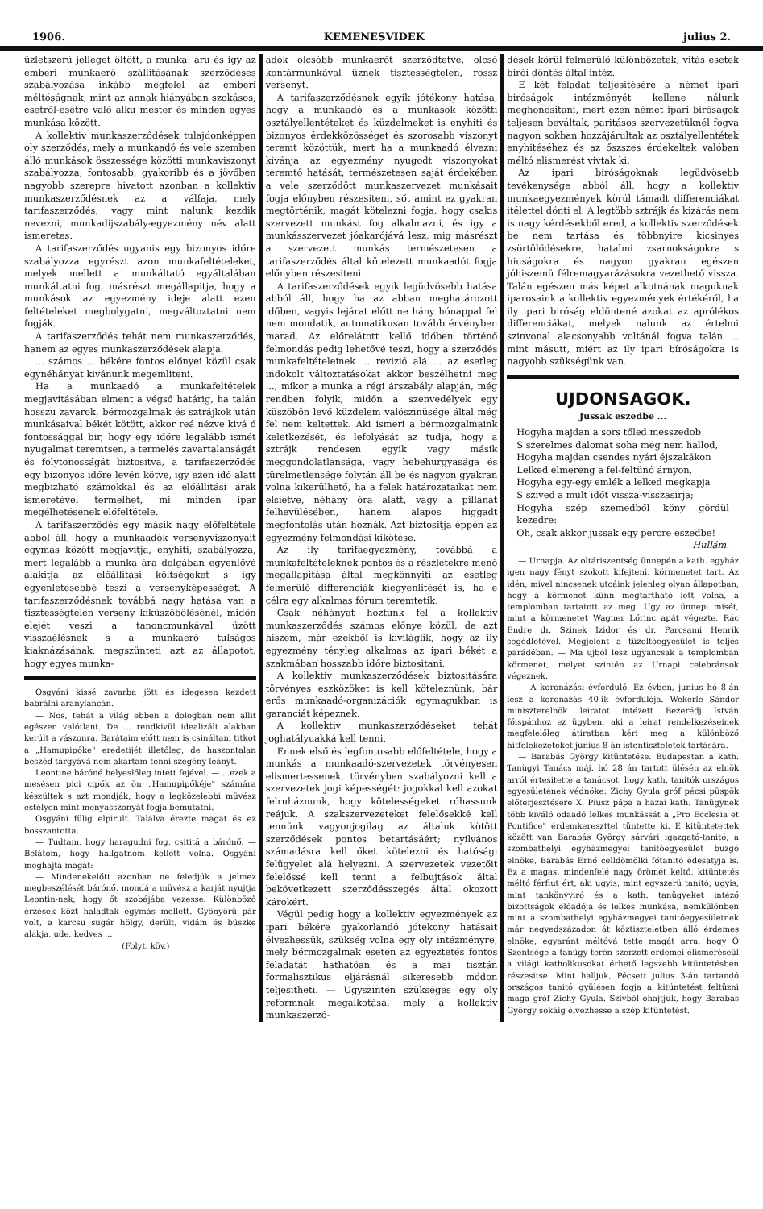1906. KEMENESVIDEK julius 2.
üzletszerü jelleget öltött, a munka: áru és igy az emberi munkaerő szállitásának szerződéses szabályozása inkább megfelel az emberi méltóságnak, mint az annak hiányában szokásos, esetről-esetre való alku mester és minden egyes munkása között.
A kollektiv munkaszerződések tulajdonképpen oly szerződés, mely a munkaadó és vele szemben álló munkások összessége közötti munkaviszonyt szabályozza; fontosabb, gyakoribb és a jövőben nagyobb szerepre hivatott azonban a kollektiv munkaszerződésnek az a válfaja, mely tarifaszerződés, vagy mint nalunk kezdik nevezni, munkadijszabály-egyezmény név alatt ismeretes.
A tarifaszerződés ugyanis egy bizonyos időre szabályozza egyrészt azon munkafeltételeket, melyek mellett a munkáltató egyáltalában munkáltatni fog, másrészt megállapitja, hogy a munkások az egyezmény ideje alatt ezen feltételeket megbolygatni, megváltoztatni nem fogják.
A tarifaszerződés tehát nem munkaszerződés, hanem az egyes munkaszerződések alapja.
... számos ... békére fontos előnyei közül csak egynéhányat kivánunk megemliteni.
Ha a munkaadó a munkafeltételek megjavitásában elment a végső határig, ha talán hosszu zavarok, bérmozgalmak és sztrájkok után munkásaival békét kötött, akkor reá nézve kivá ó fontossággal bir, hogy egy időre legalább ismét nyugalmat teremtsen, a termelés zavartalanságát és folytonosságát biztositva, a tarifaszerződés egy bizonyos időre levén kötve, igy ezen idő alatt megbizható számokkal és az előállitási árak ismeretével termelhet, mi minden ipar megélhetésének előfeltétele.
A tarifaszerződés egy másik nagy előfeltétele abból áll, hogy a munkaadók versenyviszonyait egymás között megjavitja, enyhiti, szabályozza, mert legalább a munka ára dolgában egyenlővé alakitja az előállitási költségeket s igy egyenletesebbé teszi a versenyképességet. A tarifaszerződésnek továbbá nagy hatása van a tisztességtelen verseny kiküszöbölésénél, midőn elejét veszi a tanoncmunkával üzött visszaélésnek s a munkaerő tulságos kiaknázásának, megszünteti azt az állapotot, hogy egyes munka-
Osgyáni kissé zavarba jött és idegesen kezdett babrálni aranyláncán.
— Nos, tehát a világ ebben a dologban nem állit egészen valótlant. De ... rendkivül idealizált alakban került a vászonra. Barátaim előtt nem is csináltam titkot a „Hamupipőke" eredetijét illetőleg, de haszontalan beszéd tárgyává nem akartam tenni szegény leányt.
Leontine báróné helyeslőleg intett fejével. — ...ezek a mesésen pici cipők az ön „Hamupipőkéje" számára készültek s azt mondják, hogy a legközelebbi müvész estélyen mint menyasszonyát fogja bemutatni.
Osgyáni fülig elpirult. Találva érezte magát és ez bosszantotta.
— Tudtam, hogy haragudni fog, csititá a bárónő. — Belátom, hogy hallgatnom kellett volna. Osgyáni meghajtá magát:
— Mindenekelőtt azonban ne feledjük a jelmez megbeszélését bárónő, mondá a müvész a karját nyujtja Leontin-nek, hogy őt szobájába vezesse. Különböző érzések közt haladtak egymás mellett. Gyönyörü pár volt, a karcsu sugár hölgy, derült, vidám és büszke alakja, ude, kedves ...
(Folyt. köv.)
adók olcsóbb munkaerőt szerződtetve, olcsó kontármunkával üznek tisztességtelen, rossz versenyt.
A tarifaszerződésnek egyik jótékony hatása, hogy a munkaadó és a munkások közötti osztályellentéteket és küzdelmeket is enyhiti és bizonyos érdekközösséget és szorosabb viszonyt teremt közöttük, mert ha a munkaadó élvezni kivánja az egyezmény nyugodt viszonyokat teremtő hatását, természetesen saját érdekében a vele szerződött munkaszervezet munkásait fogja előnyben részesiteni, sőt amint ez gyakran megtörténik, magát kötelezni fogja, hogy csakis szervezett munkást fog alkalmazni, és igy a munkásszervezet jóakarójává lesz, mig másrészt a szervezett munkás természetesen a tarifaszerződés által kötelezett munkaadót fogja előnyben részesiteni.
A tarifaszerződések egyik legüdvösebb hatása abból áll, hogy ha az abban meghatározott időben, vagyis lejárat előtt ne hány hónappal fel nem mondatik, automatikusan tovább érvényben marad. Az előrelátott kellő időben történő felmondás pedig lehetővé teszi, hogy a szerződés munkafeltételeinek ... revizió alá ... az esetleg indokolt változtatásokat akkor beszélhetni meg ..., mikor a munka a régi árszabály alapján, még rendben folyik, midőn a szenvedélyek egy küszöbön levő küzdelem valószinüsége által még fel nem keltettek. Aki ismeri a bérmozgalmaink keletkezését, és lefolyását az tudja, hogy a sztrájk rendesen egyik vagy másik meggondolatlansága, vagy hebehurgyasága és türelmetlensége folytán áll be és nagyon gyakran volna kikerülhető, ha a felek határozataikat nem elsietve, néhány óra alatt, vagy a pillanat felhevülésében, hanem alapos higgadt megfontolás után hoznák. Azt biztositja éppen az egyezmény felmondási kikötése.
Az ily tarifaegyezmény, továbbá a munkafeltételeknek pontos és a részletekre menő megállapitása által megkönnyiti az esetleg felmerülő differenciák kiegyenlitését is, ha e célra egy alkalmas fórum teremtetik.
Csak néhányat hoztunk fel a kollektiv munkaszerződés számos előnye közül, de azt hiszem, már ezekből is kiviláglik, hogy az ily egyezmény tényleg alkalmas az ipari békét a szakmában hosszabb időre biztositani.
A kollektiv munkaszerződések biztositására törvényes eszközöket is kell köteleznünk, bár erős munkaadó-organizációk egymagukban is garanciát képeznek.
A kollektiv munkaszerződéseket tehát joghatályuakká kell tenni.
Ennek első és legfontosabb előfeltétele, hogy a munkás a munkaadó-szervezetek törvényesen elismertessenek, törvényben szabályozni kell a szervezetek jogi képességét: jogokkal kell azokat felruháznunk, hogy kötelességeket róhassunk reájuk. A szakszervezeteket felelősekké kell tennünk vagyonjogilag az általuk kötött szerződések pontos betartásáért; nyilvános számadásra kell őket kötelezni és hatósági felügyelet alá helyezni. A szervezetek vezetőit felelőssé kell tenni a felbujtások által bekövetkezett szerződésszegés által okozott károkért.
Végül pedig hogy a kollektiv egyezmények az ipari békére gyakorlandó jótékony hatásait élvezhessük, szükség volna egy oly intézményre, mely bérmozgalmak esetén az egyeztetés fontos feladatát hathatóan és a mai tisztán formalisztikus eljárásnál sikeresebb módon teljesitheti. — Ugyszintén szükséges egy oly reformnak megalkotása, mely a kollektiv munkaszerző-
dések körül felmerülő különbözetek, vitás esetek birói döntés által intéz.
E két feladat teljesitésére a német ipari biróságok intézményét kellene nálunk meghonositani, mert ezen német ipari biróságok teljesen beváltak, paritásos szervezetüknél fogva nagyon sokban hozzájárultak az osztályellentétek enyhitéséhez és az őszszes érdekeltek valóban méltó elismerést vivtak ki.
Az ipari biróságoknak legüdvösebb tevékenysége abból áll, hogy a kollektiv munkaegyezmények körül támadt differenciákat itélettel dönti el. A legtöbb sztrájk és kizárás nem is nagy kérdésekből ered, a kollektiv szerződések be nem tartása és többnyire kicsinyes zsörtölődésekre, hatalmi zsarnokságokra s hiuságokra és nagyon gyakran egészen jóhiszemü félremagyarázásokra vezethető vissza. Talán egészen más képet alkotnának maguknak iparosaink a kollektiv egyezmények értékéről, ha ily ipari biróság eldöntené azokat az aprólékos differenciákat, melyek nalunk az értelmi szinvonal alacsonyabb voltánál fogva talán ... mint másutt, miért az ily ipari bíróságokra is nagyobb szükségünk van.
UJDONSAGOK.
Jussak eszedbe ...
Hogyha majdan a sors tőled messzedob
S szerelmes dalomat soha meg nem hallod,
Hogyha majdan csendes nyári éjszakákon
Lelked elmereng a fel-feltünő árnyon,
Hogyha egy-egy emlék a lelked megkapja
S szived a mult időt vissza-visszasirja;
Hogyha szép szemedből köny gördül kezedre:
Oh, csak akkor jussak egy percre eszedbe!
Hullám.
— Urnapja. Az oltáriszentség ünnepén a kath. egyház igen nagy fényt szokott kifejteni, körmenetet tart. Az idén, mivel nincsenek utcáink jelenleg olyan állapotban, hogy a körmenet künn megtartható lett volna, a templomban tartatott az meg. Ugy az ünnepi misét, mint a körmenetet Wagner Lőrinc apát végezte, Rác Endre dr. Szinek Izidor és dr. Parcsami Henrik segédletével. Megjelent a tüzoltóegyesület is teljes parádéban. — Ma ujból lesz ugyancsak a templomban körmenet, melyet szintén az Urnapi celebránsok végeznek.
— A koronázási évforduló. Ez évben, junius hó 8-án lesz a koronázás 40-ik évfordulója. Wekerle Sándor miniszterelnök leiratot intézett Bezerédj István főispánhoz ez ügyben, aki a leirat rendelkezéseinek megfelelőleg átiratban kéri meg a különböző hitfelekezeteket junius 8-án istentiszteletek tartására.
— Barabás György kitüntetése. Budapestan a kath. Tanügyi Tanács máj. hó 28 án tartott ülésén az elnök arról értesitette a tanácsot, hogy kath. tanitók országos egyesületének védnöke: Zichy Gyula gróf pécsi püspök előterjesztésére X. Piusz pápa a hazai kath. Tanügynek több kiváló odaadó lelkes munkássát a „Pro Ecclesia et Pontifice" érdemkereszttel tüntette ki. E kitüntetettek között van Barabás György sárvári igazgató-tanitó, a szombathelyi egyházmegyei tanitóegyesület buzgó elnöke, Barabás Ernő celldömölki főtanitó édesatyja is. Ez a magas, mindenfelé nagy örömét keltő, kitüntetés méltó férfiut ért, aki ugyis, mint egyszerü tanitó, ugyis, mint tankönyviró és a kath. tanügyeket intéző bizottságok előadója és lelkes munkása, nemkülönben mint a szombathelyi egyházmegyei tanitóegyesületnek már negyedszázadon át köztiszteletben álló érdemes elnöke, egyaránt méltóvá tette magát arra, hogy Ő Szentsége a tanügy terén szerzett érdemei elismeréseül a világi katholikusokat érhető legszebb kitüntetésben részesitse. Mint halljuk, Pécsett julius 3-án tartandó országos tanitó gyülésen fogja a kitüntetést feltüzni maga gróf Zichy Gyula. Szivből óhajtjuk, hogy Barabás György sokáig élvezhesse a szép kitüntetést.